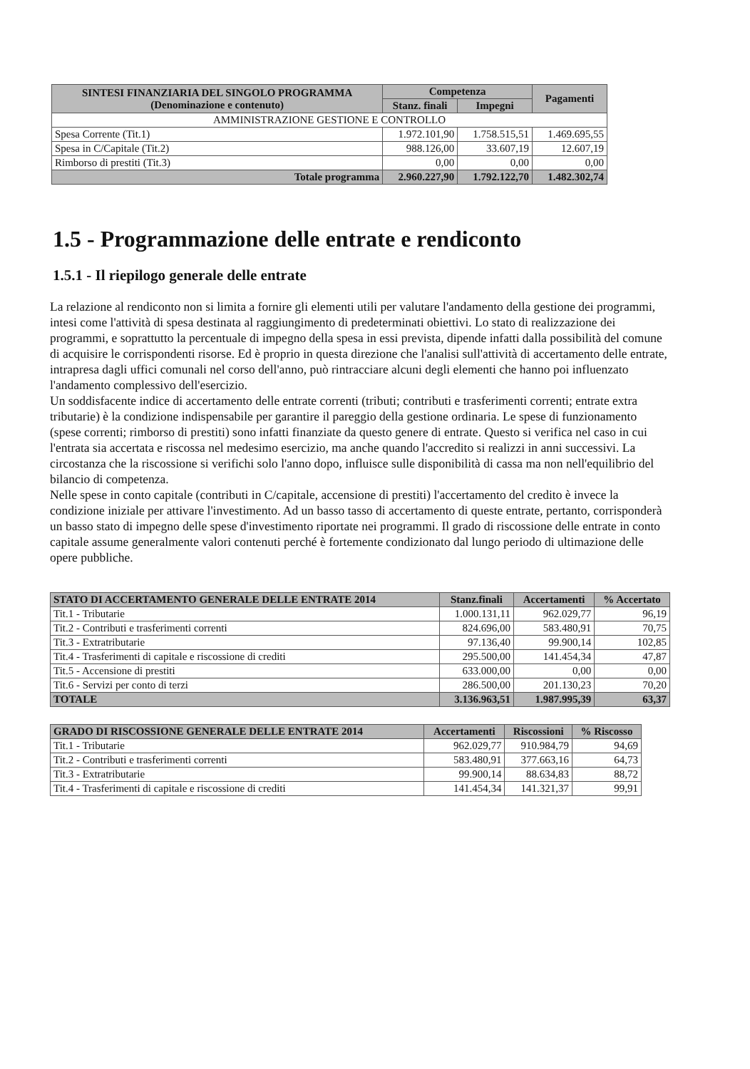| SINTESI FINANZIARIA DEL SINGOLO PROGRAMMA (Denominazione e contenuto) | Competenza | | Pagamenti |
| --- | --- | --- | --- |
| | Stanz. finali | Impegni | |
| AMMINISTRAZIONE GESTIONE E CONTROLLO | | | |
| Spesa Corrente (Tit.1) | 1.972.101,90 | 1.758.515,51 | 1.469.695,55 |
| Spesa in C/Capitale (Tit.2) | 988.126,00 | 33.607,19 | 12.607,19 |
| Rimborso di prestiti (Tit.3) | 0,00 | 0,00 | 0,00 |
| Totale programma | 2.960.227,90 | 1.792.122,70 | 1.482.302,74 |
1.5 - Programmazione delle entrate e rendiconto
1.5.1 - Il riepilogo generale delle entrate
La relazione al rendiconto non si limita a fornire gli elementi utili per valutare l'andamento della gestione dei programmi, intesi come l'attività di spesa destinata al raggiungimento di predeterminati obiettivi. Lo stato di realizzazione dei programmi, e soprattutto la percentuale di impegno della spesa in essi prevista, dipende infatti dalla possibilità del comune di acquisire le corrispondenti risorse. Ed è proprio in questa direzione che l'analisi sull'attività di accertamento delle entrate, intrapresa dagli uffici comunali nel corso dell'anno, può rintracciare alcuni degli elementi che hanno poi influenzato l'andamento complessivo dell'esercizio.
Un soddisfacente indice di accertamento delle entrate correnti (tributi; contributi e trasferimenti correnti; entrate extra tributarie) è la condizione indispensabile per garantire il pareggio della gestione ordinaria. Le spese di funzionamento (spese correnti; rimborso di prestiti) sono infatti finanziate da questo genere di entrate. Questo si verifica nel caso in cui l'entrata sia accertata e riscossa nel medesimo esercizio, ma anche quando l'accredito si realizzi in anni successivi. La circostanza che la riscossione si verifichi solo l'anno dopo, influisce sulle disponibilità di cassa ma non nell'equilibrio del bilancio di competenza.
Nelle spese in conto capitale (contributi in C/capitale, accensione di prestiti) l'accertamento del credito è invece la condizione iniziale per attivare l'investimento. Ad un basso tasso di accertamento di queste entrate, pertanto, corrisponderà un basso stato di impegno delle spese d'investimento riportate nei programmi. Il grado di riscossione delle entrate in conto capitale assume generalmente valori contenuti perché è fortemente condizionato dal lungo periodo di ultimazione delle opere pubbliche.
| STATO DI ACCERTAMENTO GENERALE DELLE ENTRATE 2014 | Stanz.finali | Accertamenti | % Accertato |
| --- | --- | --- | --- |
| Tit.1 - Tributarie | 1.000.131,11 | 962.029,77 | 96,19 |
| Tit.2 - Contributi e trasferimenti correnti | 824.696,00 | 583.480,91 | 70,75 |
| Tit.3 - Extratributarie | 97.136,40 | 99.900,14 | 102,85 |
| Tit.4 - Trasferimenti di capitale e riscossione di crediti | 295.500,00 | 141.454,34 | 47,87 |
| Tit.5 - Accensione di prestiti | 633.000,00 | 0,00 | 0,00 |
| Tit.6 - Servizi per conto di terzi | 286.500,00 | 201.130,23 | 70,20 |
| TOTALE | 3.136.963,51 | 1.987.995,39 | 63,37 |
| GRADO DI RISCOSSIONE GENERALE DELLE ENTRATE 2014 | Accertamenti | Riscossioni | % Riscosso |
| --- | --- | --- | --- |
| Tit.1 - Tributarie | 962.029,77 | 910.984,79 | 94,69 |
| Tit.2 - Contributi e trasferimenti correnti | 583.480,91 | 377.663,16 | 64,73 |
| Tit.3 - Extratributarie | 99.900,14 | 88.634,83 | 88,72 |
| Tit.4 - Trasferimenti di capitale e riscossione di crediti | 141.454,34 | 141.321,37 | 99,91 |